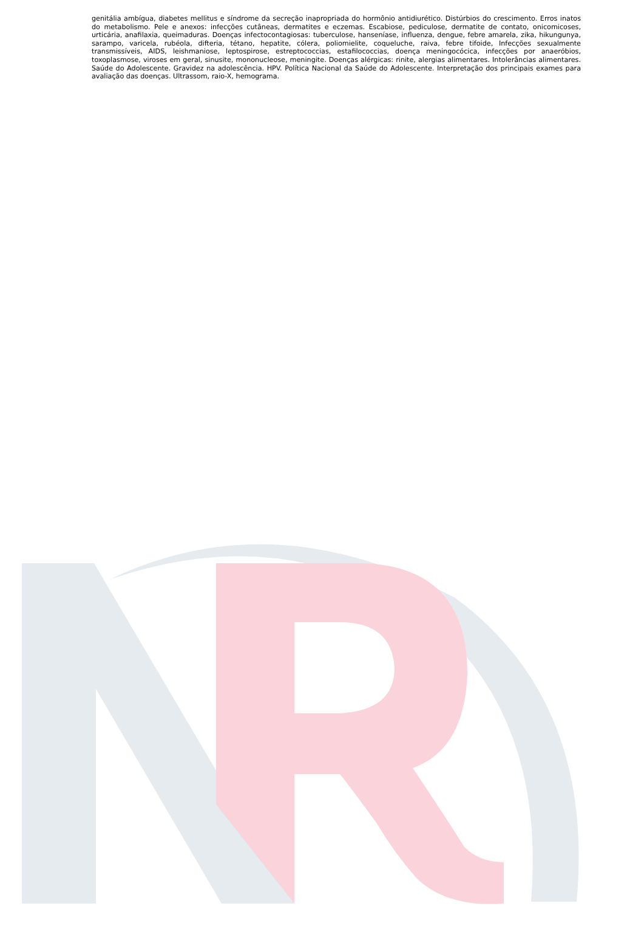genitália ambígua, diabetes mellitus e síndrome da secreção inapropriada do hormônio antidiurético. Distúrbios do crescimento. Erros inatos do metabolismo. Pele e anexos: infecções cutâneas, dermatites e eczemas. Escabiose, pediculose, dermatite de contato, onicomicoses, urticária, anafilaxia, queimaduras. Doenças infectocontagiosas: tuberculose, hanseníase, influenza, dengue, febre amarela, zika, hikungunya, sarampo, varicela, rubéola, difteria, tétano, hepatite, cólera, poliomielite, coqueluche, raiva, febre tifoide, Infecções sexualmente transmissíveis, AIDS, leishmaniose, leptospirose, estreptococcias, estafilococcias, doença meningocócica, infecções por anaeróbios, toxoplasmose, viroses em geral, sinusite, mononucleose, meningite. Doenças alérgicas: rinite, alergias alimentares. Intolerâncias alimentares. Saúde do Adolescente. Gravidez na adolescência. HPV. Política Nacional da Saúde do Adolescente. Interpretação dos principais exames para avaliação das doenças. Ultrassom, raio-X, hemograma.